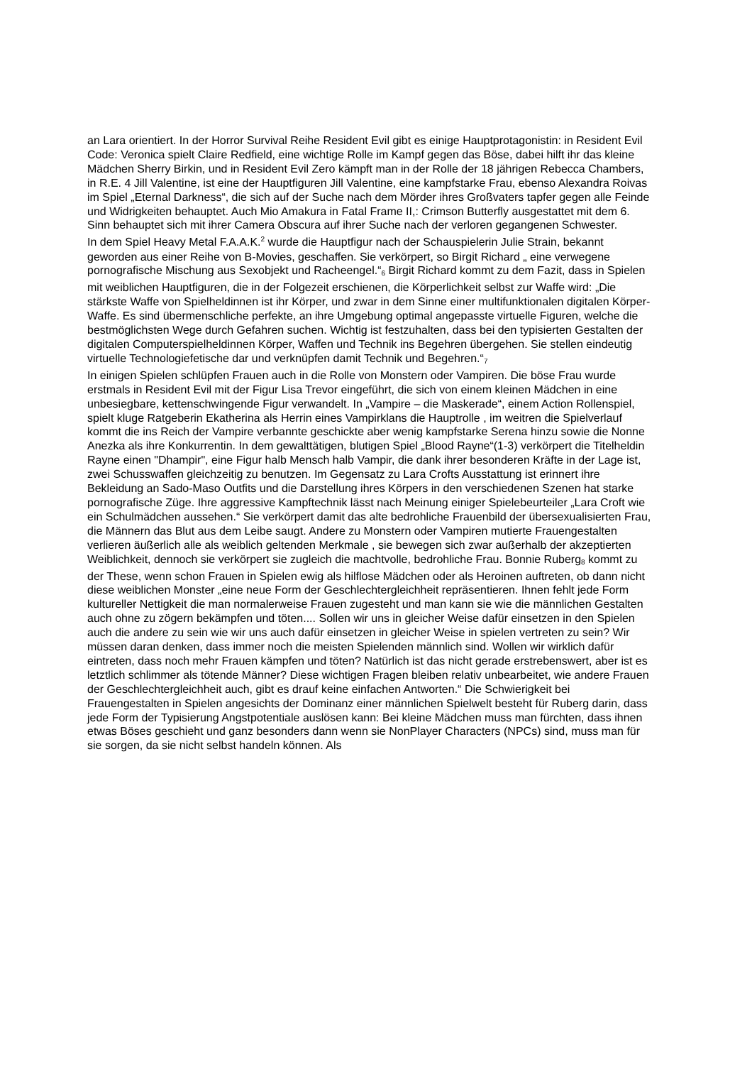an Lara orientiert. In der Horror Survival Reihe Resident Evil gibt es einige Hauptprotagonistin: in Resident Evil Code: Veronica spielt Claire Redfield, eine wichtige Rolle im Kampf gegen das Böse, dabei hilft ihr das kleine Mädchen Sherry Birkin, und in Resident Evil Zero kämpft man in der Rolle der 18 jährigen Rebecca Chambers, in R.E. 4 Jill Valentine, ist eine der Hauptfiguren Jill Valentine, eine kampfstarke Frau, ebenso Alexandra Roivas im Spiel „Eternal Darkness“, die sich auf der Suche nach dem Mörder ihres Großvaters tapfer gegen alle Feinde und Widrigkeiten behauptet. Auch Mio Amakura in Fatal Frame II,: Crimson Butterfly ausgestattet mit dem 6. Sinn behauptet sich mit ihrer Camera Obscura auf ihrer Suche nach der verloren gegangenen Schwester.
In dem Spiel Heavy Metal F.A.A.K.<sup>2</sup> wurde die Hauptfigur nach der Schauspielerin Julie Strain, bekannt geworden aus einer Reihe von B-Movies, geschaffen. Sie verkörpert, so Birgit Richard „ eine verwegene pornografische Mischung aus Sexobjekt und Racheengel.“<sub>6</sub> Birgit Richard kommt zu dem Fazit, dass in Spielen mit weiblichen Hauptfiguren, die in der Folgezeit erschienen, die Körperlichkeit selbst zur Waffe wird: „Die stärkste Waffe von Spielheldinnen ist ihr Körper, und zwar in dem Sinne einer multifunktionalen digitalen Körper-Waffe. Es sind übermenschliche perfekte, an ihre Umgebung optimal angepasste virtuelle Figuren, welche die bestmöglichsten Wege durch Gefahren suchen. Wichtig ist festzuhalten, dass bei den typisierten Gestalten der digitalen Computerspielheldinnen Körper, Waffen und Technik ins Begehren übergehen. Sie stellen eindeutig virtuelle Technologiefetische dar und verknüpfen damit Technik und Begehren.“<sub>7</sub>
In einigen Spielen schlüpfen Frauen auch in die Rolle von Monstern oder Vampiren. Die böse Frau wurde erstmals in Resident Evil mit der Figur Lisa Trevor eingeführt, die sich von einem kleinen Mädchen in eine unbesiegbare, kettenschwingende Figur verwandelt. In „Vampire – die Maskerade“, einem Action Rollenspiel, spielt kluge Ratgeberin Ekatherina als Herrin eines Vampirklans die Hauptrolle , im weitren die Spielverlauf kommt die ins Reich der Vampire verbannte geschickte aber wenig kampfstarke Serena hinzu sowie die Nonne Anezka als ihre Konkurrentin. In dem gewalttätigen, blutigen Spiel „Blood Rayne“(1-3) verkörpert die Titelheldin Rayne einen "Dhampir", eine Figur halb Mensch halb Vampir, die dank ihrer besonderen Kräfte in der Lage ist, zwei Schusswaffen gleichzeitig zu benutzen. Im Gegensatz zu Lara Crofts Ausstattung ist erinnert ihre Bekleidung an Sado-Maso Outfits und die Darstellung ihres Körpers in den verschiedenen Szenen hat starke pornografische Züge. Ihre aggressive Kampftechnik lässt nach Meinung einiger Spielebeurteiler „Lara Croft wie ein Schulmädchen aussehen.“ Sie verkörpert damit das alte bedrohliche Frauenbild der übersexualisierten Frau, die Männern das Blut aus dem Leibe saugt. Andere zu Monstern oder Vampiren mutierte Frauengestalten verlieren äußerlich alle als weiblich geltenden Merkmale , sie bewegen sich zwar außerhalb der akzeptierten Weiblichkeit, dennoch sie verkörpert sie zugleich die machtvolle, bedrohliche Frau. Bonnie Ruberg<sub>8</sub> kommt zu der These, wenn schon Frauen in Spielen ewig als hilflose Mädchen oder als Heroinen auftreten, ob dann nicht diese weiblichen Monster „eine neue Form der Geschlechtergleichheit repräsentieren. Ihnen fehlt jede Form kultureller Nettigkeit die man normalerweise Frauen zugesteht und man kann sie wie die männlichen Gestalten auch ohne zu zögern bekämpfen und töten.... Sollen wir uns in gleicher Weise dafür einsetzen in den Spielen auch die andere zu sein wie wir uns auch dafür einsetzen in gleicher Weise in spielen vertreten zu sein? Wir müssen daran denken, dass immer noch die meisten Spielenden männlich sind. Wollen wir wirklich dafür eintreten, dass noch mehr Frauen kämpfen und töten? Natürlich ist das nicht gerade erstrebenswert, aber ist es letztlich schlimmer als tötende Männer? Diese wichtigen Fragen bleiben relativ unbearbeitet, wie andere Frauen der Geschlechtergleichheit auch, gibt es drauf keine einfachen Antworten.“ Die Schwierigkeit bei Frauengestalten in Spielen angesichts der Dominanz einer männlichen Spielwelt besteht für Ruberg darin, dass jede Form der Typisierung Angstpotentiale auslösen kann: Bei kleine Mädchen muss man fürchten, dass ihnen etwas Böses geschieht und ganz besonders dann wenn sie NonPlayer Characters (NPCs) sind, muss man für sie sorgen, da sie nicht selbst handeln können. Als